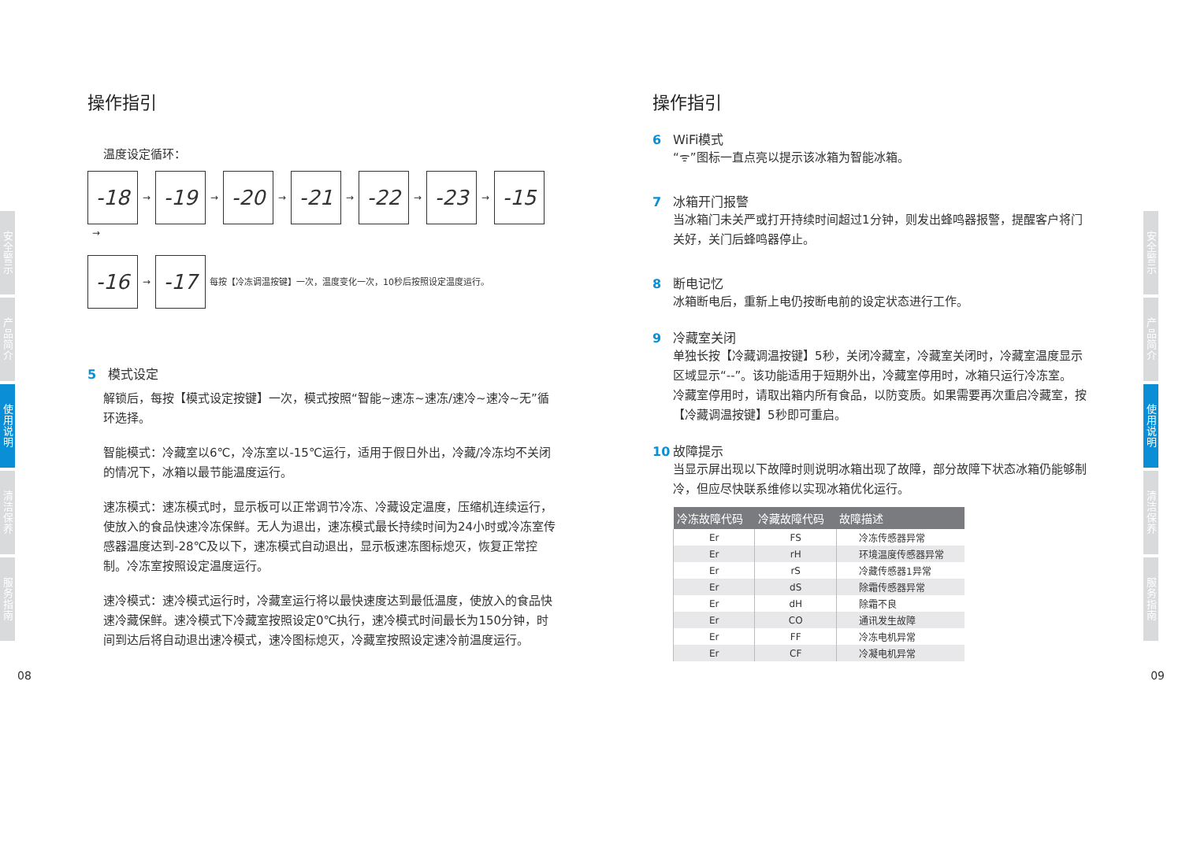安全警示
产品简介
使用说明
清洁保养
服务指南
操作指引
温度设定循环：
-18 → -19 → -20 → -21 → -22 → -23 → -15 →
-16 → -17 每按【冷冻调温按键】一次，温度变化一次，10秒后按照设定温度运行。
5 模式设定
解锁后，每按【模式设定按键】一次，模式按照“智能~速冻~速冻/速冷~速冷~无”循环选择。
智能模式：冷藏室以6℃，冷冻室以-15℃运行，适用于假日外出，冷藏/冷冻均不关闭的情况下，冰箱以最节能温度运行。
速冻模式：速冻模式时，显示板可以正常调节冷冻、冷藏设定温度，压缩机连续运行，使放入的食品快速冷冻保鲜。无人为退出，速冻模式最长持续时间为24小时或冷冻室传感器温度达到-28℃及以下，速冻模式自动退出，显示板速冻图标熄灭，恢复正常控制。冷冻室按照设定温度运行。
速冷模式：速冷模式运行时，冷藏室运行将以最快速度达到最低温度，使放入的食品快速冷藏保鲜。速冷模式下冷藏室按照设定0℃执行，速冷模式时间最长为150分钟，时间到达后将自动退出速冷模式，速冷图标熄灭，冷藏室按照设定速冷前温度运行。
08
安全警示
产品简介
使用说明
清洁保养
服务指南
操作指引
6 WiFi模式
“ᯤ”图标一直点亮以提示该冰箱为智能冰箱。
7 冰箱开门报警
当冰箱门未关严或打开持续时间超过1分钟，则发出蜂鸣器报警，提醒客户将门关好，关门后蜂鸣器停止。
8 断电记忆
冰箱断电后，重新上电仍按断电前的设定状态进行工作。
9 冷藏室关闭
单独长按【冷藏调温按键】5秒，关闭冷藏室，冷藏室关闭时，冷藏室温度显示区域显示“--”。该功能适用于短期外出，冷藏室停用时，冰箱只运行冷冻室。
冷藏室停用时，请取出箱内所有食品，以防变质。如果需要再次重启冷藏室，按【冷藏调温按键】5秒即可重启。
10 故障提示
当显示屏出现以下故障时则说明冰箱出现了故障，部分故障下状态冰箱仍能够制冷，但应尽快联系维修以实现冰箱优化运行。
| 冷冻故障代码 | 冷藏故障代码 | 故障描述 |
| --- | --- | --- |
| Er | FS | 冷冻传感器异常 |
| Er | rH | 环境温度传感器异常 |
| Er | rS | 冷藏传感器1异常 |
| Er | dS | 除霜传感器异常 |
| Er | dH | 除霜不良 |
| Er | CO | 通讯发生故障 |
| Er | FF | 冷冻电机异常 |
| Er | CF | 冷凝电机异常 |
09